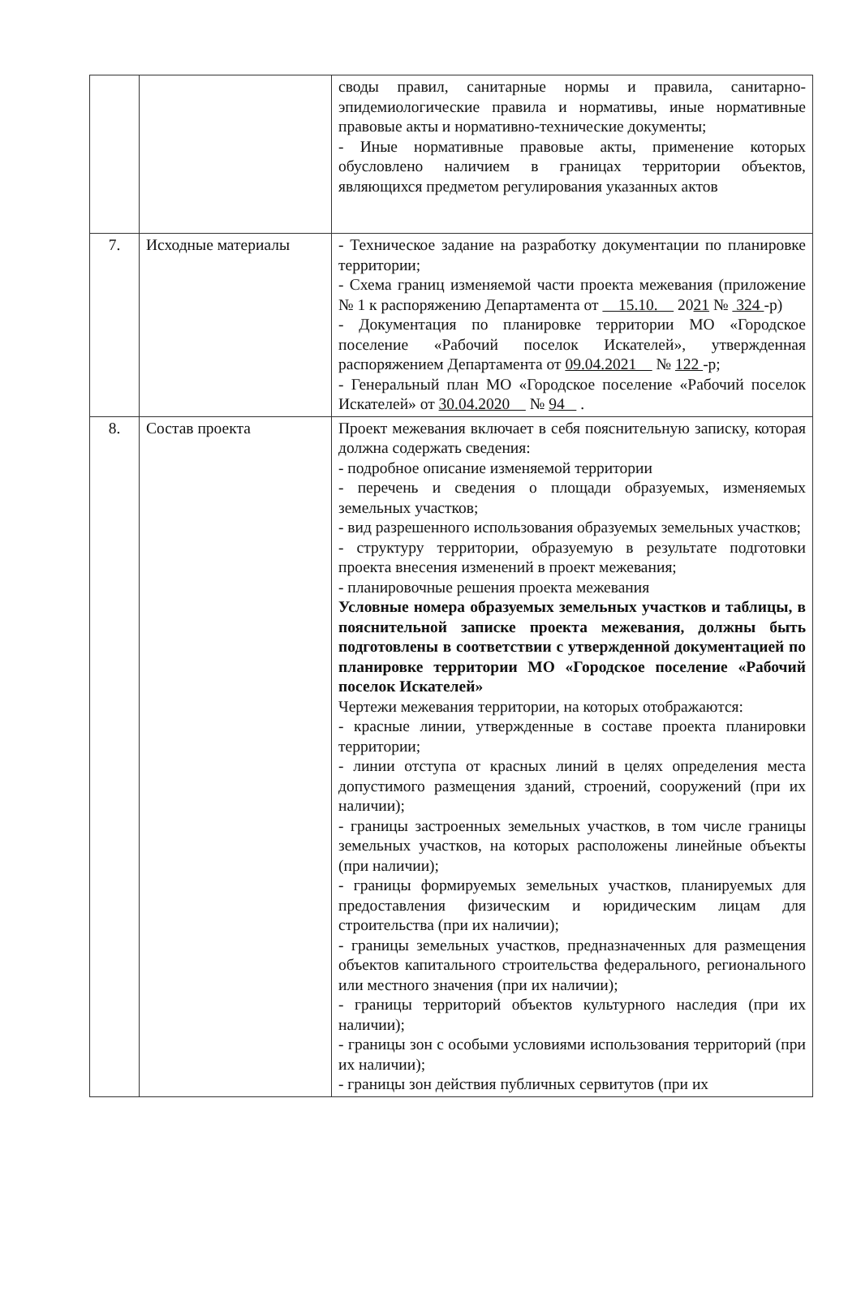| | | своды правил, санитарные нормы и правила, санитарно-эпидемиологические правила и нормативы, иные нормативные правовые акты и нормативно-технические документы; - Иные нормативные правовые акты, применение которых обусловлено наличием в границах территории объектов, являющихся предметом регулирования указанных актов |
| 7. | Исходные материалы | - Техническое задание на разработку документации по планировке территории; - Схема границ изменяемой части проекта межевания (приложение № 1 к распоряжению Департамента от 15.10. 20 21 № 324 -р) - Документация по планировке территории МО «Городское поселение «Рабочий поселок Искателей», утвержденная распоряжением Департамента от 09.04.2021 № 122 -р; - Генеральный план МО «Городское поселение «Рабочий поселок Искателей» от 30.04.2020 № 94 . |
| 8. | Состав проекта | Проект межевания включает в себя пояснительную записку, которая должна содержать сведения: - подробное описание изменяемой территории - перечень и сведения о площади образуемых, изменяемых земельных участков; - вид разрешенного использования образуемых земельных участков; - структуру территории, образуемую в результате подготовки проекта внесения изменений в проект межевания; - планировочные решения проекта межевания Условные номера образуемых земельных участков и таблицы, в пояснительной записке проекта межевания, должны быть подготовлены в соответствии с утвержденной документацией по планировке территории МО «Городское поселение «Рабочий поселок Искателей» Чертежи межевания территории, на которых отображаются: - красные линии, утвержденные в составе проекта планировки территории; - линии отступа от красных линий в целях определения места допустимого размещения зданий, строений, сооружений (при их наличии); - границы застроенных земельных участков, в том числе границы земельных участков, на которых расположены линейные объекты (при наличии); - границы формируемых земельных участков, планируемых для предоставления физическим и юридическим лицам для строительства (при их наличии); - границы земельных участков, предназначенных для размещения объектов капитального строительства федерального, регионального или местного значения (при их наличии); - границы территорий объектов культурного наследия (при их наличии); - границы зон с особыми условиями использования территорий (при их наличии); - границы зон действия публичных сервитутов (при их |